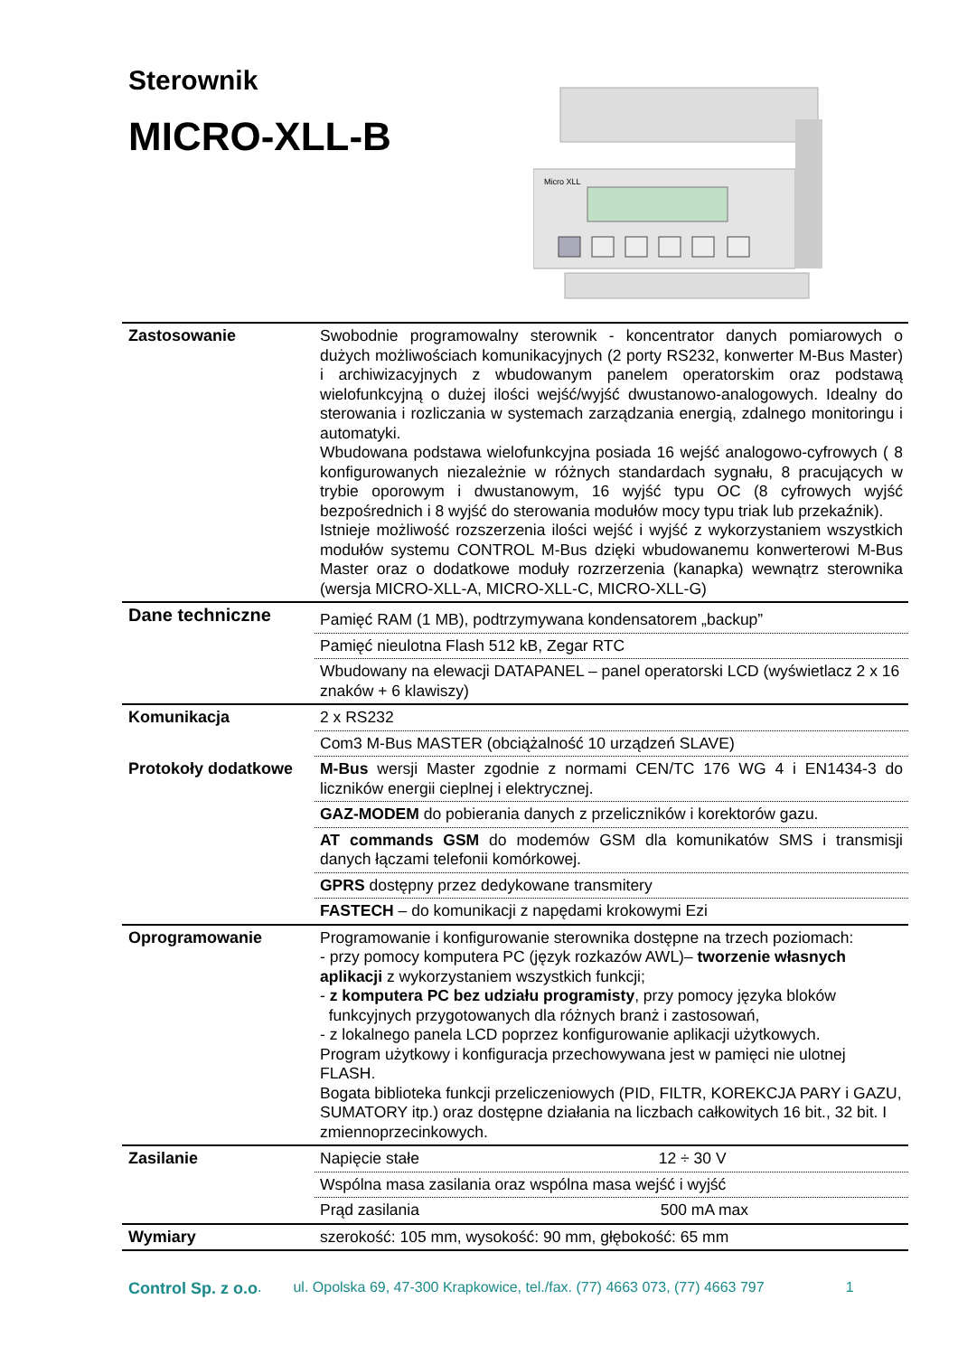Sterownik
MICRO-XLL-B
Micro XLL
| Zastosowanie | Swobodnie programowalny sterownik - koncentrator danych pomiarowych o dużych możliwościach komunikacyjnych (2 porty RS232, konwerter M-Bus Master) i archiwizacyjnych z wbudowanym panelem operatorskim oraz podstawą wielofunkcyjną o dużej ilości wejść/wyjść dwustanowo-analogowych. Idealny do sterowania i rozliczania w systemach zarządzania energią, zdalnego monitoringu i automatyki. Wbudowana podstawa wielofunkcyjna posiada 16 wejść analogowo-cyfrowych ( 8 konfigurowanych niezależnie w różnych standardach sygnału, 8 pracujących w trybie oporowym i dwustanowym, 16 wyjść typu OC (8 cyfrowych wyjść bezpośrednich i 8 wyjść do sterowania modułów mocy typu triak lub przekaźnik). Istnieje możliwość rozszerzenia ilości wejść i wyjść z wykorzystaniem wszystkich modułów systemu CONTROL M-Bus dzięki wbudowanemu konwerterowi M-Bus Master oraz o dodatkowe moduły rozrzerzenia (kanapka) wewnątrz sterownika (wersja MICRO-XLL-A, MICRO-XLL-C, MICRO-XLL-G) |
| Dane techniczne | Pamięć RAM (1 MB), podtrzymywana kondensatorem „backup” |
| | Pamięć nieulotna Flash 512 kB, Zegar RTC |
| | Wbudowany na elewacji DATAPANEL – panel operatorski LCD (wyświetlacz 2 x 16 znaków + 6 klawiszy) |
| Komunikacja | 2 x RS232 |
| | Com3 M-Bus MASTER (obciążalność 10 urządzeń SLAVE) |
| Protokoły dodatkowe | M-Bus wersji Master zgodnie z normami CEN/TC 176 WG 4 i EN1434-3 do liczników energii cieplnej i elektrycznej. |
| | GAZ-MODEM do pobierania danych z przeliczników i korektorów gazu. |
| | AT commands GSM do modemów GSM dla komunikatów SMS i transmisji danych łączami telefonii komórkowej. |
| | GPRS dostępny przez dedykowane transmitery |
| | FASTECH – do komunikacji z napędami krokowymi Ezi |
| Oprogramowanie | Programowanie i konfigurowanie sterownika dostępne na trzech poziomach: - przy pomocy komputera PC (język rozkazów AWL)– tworzenie własnych aplikacji z wykorzystaniem wszystkich funkcji; - z komputera PC bez udziału programisty , przy pomocy języka bloków funkcyjnych przygotowanych dla różnych branż i zastosowań, - z lokalnego panela LCD poprzez konfigurowanie aplikacji użytkowych. Program użytkowy i konfiguracja przechowywana jest w pamięci nie ulotnej FLASH. Bogata biblioteka funkcji przeliczeniowych (PID, FILTR, KOREKCJA PARY i GAZU, SUMATORY itp.) oraz dostępne działania na liczbach całkowitych 16 bit., 32 bit. I zmiennoprzecinkowych. |
| Zasilanie | Napięcie stałe 12 ÷ 30 V |
| | Wspólna masa zasilania oraz wspólna masa wejść i wyjść |
| | Prąd zasilania 500 mA max |
| Wymiary | szerokość: 105 mm, wysokość: 90 mm, głębokość: 65 mm |
Control Sp. z o.o. ul. Opolska 69, 47-300 Krapkowice, tel./fax. (77) 4663 073, (77) 4663 797 1